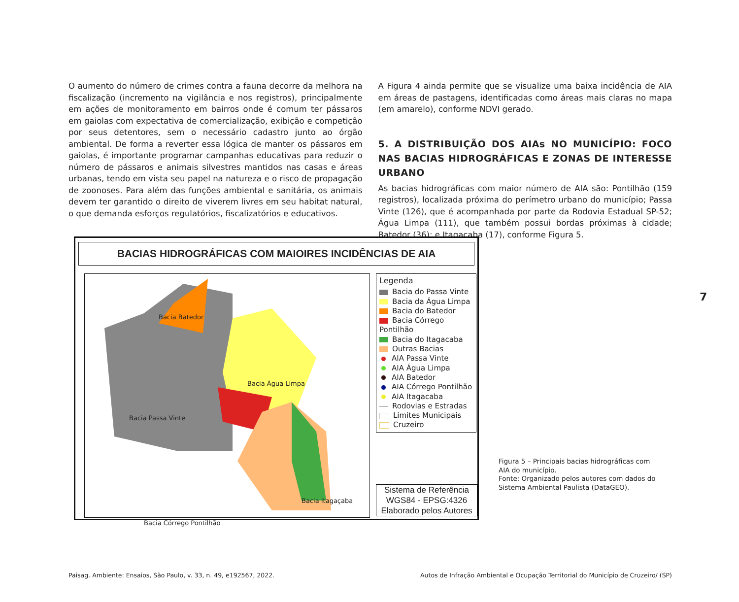O aumento do número de crimes contra a fauna decorre da melhora na fiscalização (incremento na vigilância e nos registros), principalmente em ações de monitoramento em bairros onde é comum ter pássaros em gaiolas com expectativa de comercialização, exibição e competição por seus detentores, sem o necessário cadastro junto ao órgão ambiental. De forma a reverter essa lógica de manter os pássaros em gaiolas, é importante programar campanhas educativas para reduzir o número de pássaros e animais silvestres mantidos nas casas e áreas urbanas, tendo em vista seu papel na natureza e o risco de propagação de zoonoses. Para além das funções ambiental e sanitária, os animais devem ter garantido o direito de viverem livres em seu habitat natural, o que demanda esforços regulatórios, fiscalizatórios e educativos.
A Figura 4 ainda permite que se visualize uma baixa incidência de AIA em áreas de pastagens, identificadas como áreas mais claras no mapa (em amarelo), conforme NDVI gerado.
5. A DISTRIBUIÇÃO DOS AIAs NO MUNICÍPIO: FOCO NAS BACIAS HIDROGRÁFICAS E ZONAS DE INTERESSE URBANO
As bacias hidrográficas com maior número de AIA são: Pontilhão (159 registros), localizada próxima do perímetro urbano do município; Passa Vinte (126), que é acompanhada por parte da Rodovia Estadual SP-52; Água Limpa (111), que também possui bordas próximas à cidade; Batedor (36); e Itagaçaba (17), conforme Figura 5.
BACIAS HIDROGRÁFICAS COM MAIOIRES INCIDÊNCIAS DE AIA
Bacia Batedor
Bacia Água Limpa
Bacia Passa Vinte
Bacia Itagaçaba
Bacia Córrego Pontilhão
Legenda
Bacia do Passa Vinte
Bacia da Água Limpa
Bacia do Batedor
Bacia Córrego Pontilhão
Bacia do Itagacaba
Outras Bacias
AIA Passa Vinte
AIA Água Limpa
AIA Batedor
AIA Córrego Pontilhão
AIA Itagacaba
Rodovias e Estradas
Limites Municipais
Cruzeiro
Sistema de Referência
WGS84 - EPSG:4326
Elaborado pelos Autores
Figura 5 – Principais bacias hidrográficas com AIA do município.
Fonte: Organizado pelos autores com dados do Sistema Ambiental Paulista (DataGEO).
7
Paisag. Ambiente: Ensaios, São Paulo, v. 33, n. 49, e192567, 2022. Autos de Infração Ambiental e Ocupação Territorial do Município de Cruzeiro/ (SP)